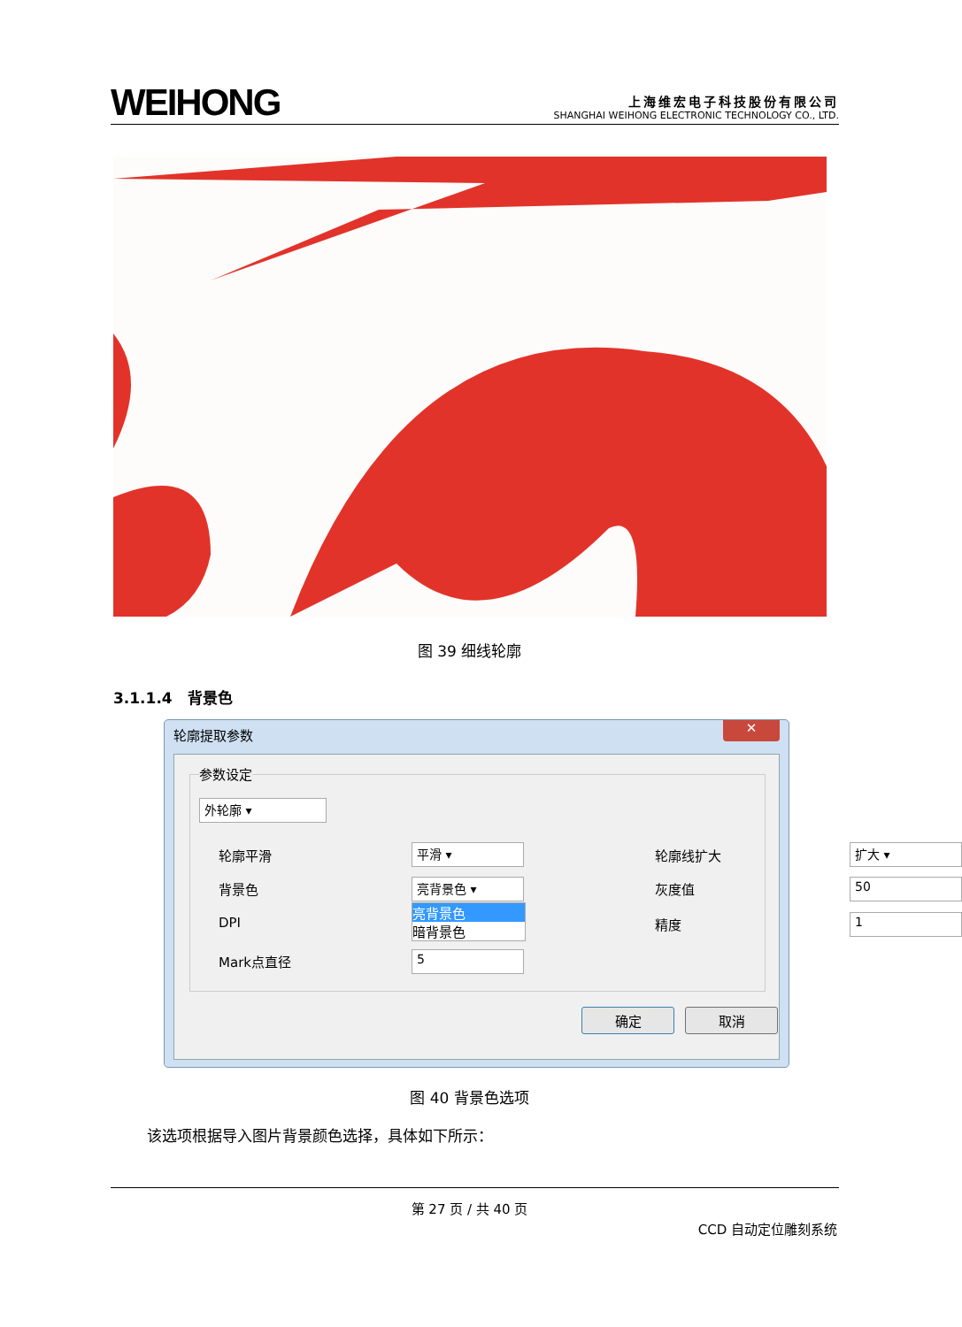WEIHONG
上海维宏电子科技股份有限公司
SHANGHAI WEIHONG ELECTRONIC TECHNOLOGY CO., LTD.
图 39 细线轮廓
3.1.1.4 背景色
轮廓提取参数
✕
参数设定
外轮廓 ▾
轮廓平滑 平滑 ▾ 轮廓线扩大 扩大 ▾
背景色 亮背景色 ▾ 灰度值 50
亮背景色
暗背景色
DPI 精度 1
Mark点直径 5
确定 取消
图 40 背景色选项
该选项根据导入图片背景颜色选择，具体如下所示：
第 27 页 / 共 40 页
CCD 自动定位雕刻系统